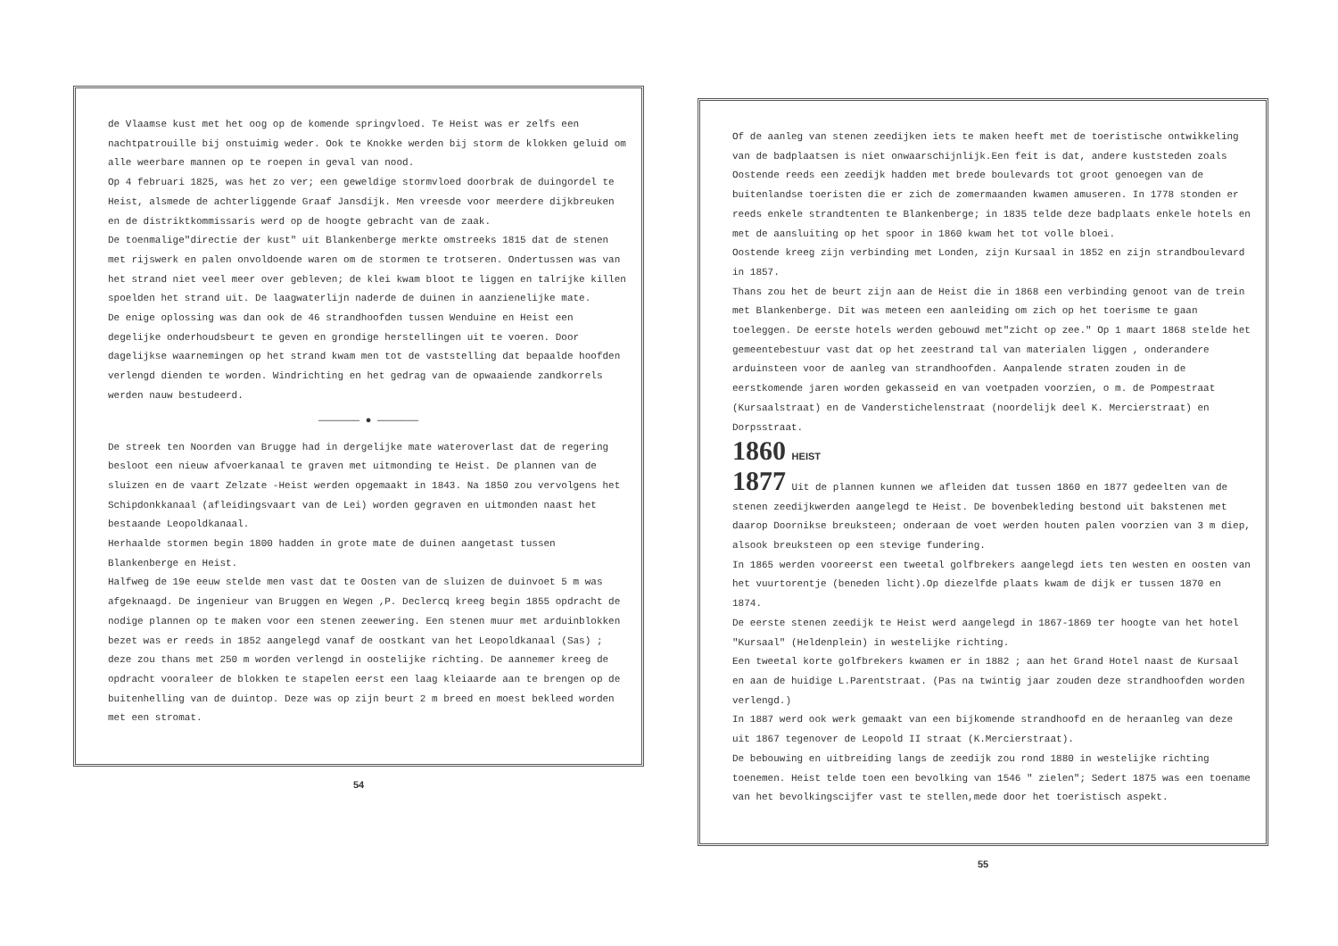de Vlaamse kust met het oog op de komende springvloed. Te Heist was er zelfs een nachtpatrouille bij onstuimig weder. Ook te Knokke werden bij storm de klokken geluid om alle weerbare mannen op te roepen in geval van nood.
Op 4 februari 1825, was het zo ver; een geweldige stormvloed doorbrak de duingordel te Heist, alsmede de achterliggende Graaf Jansdijk. Men vreesde voor meerdere dijkbreuken en de distriktkommissaris werd op de hoogte gebracht van de zaak.
De toenmalige"directie der kust" uit Blankenberge merkte omstreeks 1815 dat de stenen met rijswerk en palen onvoldoende waren om de stormen te trotseren. Ondertussen was van het strand niet veel meer over gebleven; de klei kwam bloot te liggen en talrijke killen spoelden het strand uit. De laagwaterlijn naderde de duinen in aanzienelijke mate.
De enige oplossing was dan ook de 46 strandhoofden tussen Wenduine en Heist een degelijke onderhoudsbeurt te geven en grondige herstellingen uit te voeren. Door dagelijkse waarnemingen op het strand kwam men tot de vaststelling dat bepaalde hoofden verlengd dienden te worden. Windrichting en het gedrag van de opwaaiende zandkorrels werden nauw bestudeerd.
——————— ● ———————
De streek ten Noorden van Brugge had in dergelijke mate wateroverlast dat de regering besloot een nieuw afvoerkanaal te graven met uitmonding te Heist. De plannen van de sluizen en de vaart Zelzate -Heist werden opgemaakt in 1843. Na 1850 zou vervolgens het Schipdonkkanaal (afleidingsvaart van de Lei) worden gegraven en uitmonden naast het bestaande Leopoldkanaal.
Herhaalde stormen begin 1800 hadden in grote mate de duinen aangetast tussen Blankenberge en Heist.
Halfweg de 19e eeuw stelde men vast dat te Oosten van de sluizen de duinvoet 5 m was afgeknaagd. De ingenieur van Bruggen en Wegen ,P. Declercq kreeg begin 1855 opdracht de nodige plannen op te maken voor een stenen zeewering. Een stenen muur met arduinblokken bezet was er reeds in 1852 aangelegd vanaf de oostkant van het Leopoldkanaal (Sas) ; deze zou thans met 250 m worden verlengd in oostelijke richting. De aannemer kreeg de opdracht vooraleer de blokken te stapelen eerst een laag kleiaarde aan te brengen op de buitenhelling van de duintop. Deze was op zijn beurt 2 m breed en moest bekleed worden met een stromat.
54
Of de aanleg van stenen zeedijken iets te maken heeft met de toeristische ontwikkeling van de badplaatsen is niet onwaarschijnlijk.Een feit is dat, andere kuststeden zoals Oostende reeds een zeedijk hadden met brede boulevards tot groot genoegen van de buitenlandse toeristen die er zich de zomermaanden kwamen amuseren. In 1778 stonden er reeds enkele strandtenten te Blankenberge; in 1835 telde deze badplaats enkele hotels en met de aansluiting op het spoor in 1860 kwam het tot volle bloei.
Oostende kreeg zijn verbinding met Londen, zijn Kursaal in 1852 en zijn strandboulevard in 1857.
Thans zou het de beurt zijn aan de Heist die in 1868 een verbinding genoot van de trein met Blankenberge. Dit was meteen een aanleiding om zich op het toerisme te gaan toeleggen. De eerste hotels werden gebouwd met"zicht op zee." Op 1 maart 1868 stelde het gemeentebestuur vast dat op het zeestrand tal van materialen liggen , onderandere arduinsteen voor de aanleg van strandhoofden. Aanpalende straten zouden in de eerstkomende jaren worden gekasseid en van voetpaden voorzien, o m. de Pompestraat (Kursaalstraat) en de Vanderstichelenstraat (noordelijk deel K. Mercierstraat) en Dorpsstraat.
1860 HEIST
1877 Uit de plannen kunnen we afleiden dat tussen 1860 en 1877 gedeelten van de stenen zeedijkwerden aangelegd te Heist. De bovenbekleding bestond uit bakstenen met daarop Doornikse breuksteen; onderaan de voet werden houten palen voorzien van 3 m diep, alsook breuksteen op een stevige fundering.
In 1865 werden vooreerst een tweetal golfbrekers aangelegd iets ten westen en oosten van het vuurtorentje (beneden licht).Op diezelfde plaats kwam de dijk er tussen 1870 en 1874.
De eerste stenen zeedijk te Heist werd aangelegd in 1867-1869 ter hoogte van het hotel "Kursaal" (Heldenplein) in westelijke richting.
Een tweetal korte golfbrekers kwamen er in 1882 ; aan het Grand Hotel naast de Kursaal en aan de huidige L.Parentstraat. (Pas na twintig jaar zouden deze strandhoofden worden verlengd.)
In 1887 werd ook werk gemaakt van een bijkomende strandhoofd en de heraanleg van deze uit 1867 tegenover de Leopold II straat (K.Mercierstraat).
De bebouwing en uitbreiding langs de zeedijk zou rond 1880 in westelijke richting toenemen. Heist telde toen een bevolking van 1546 " zielen"; Sedert 1875 was een toename van het bevolkingscijfer vast te stellen,mede door het toeristisch aspekt.
55